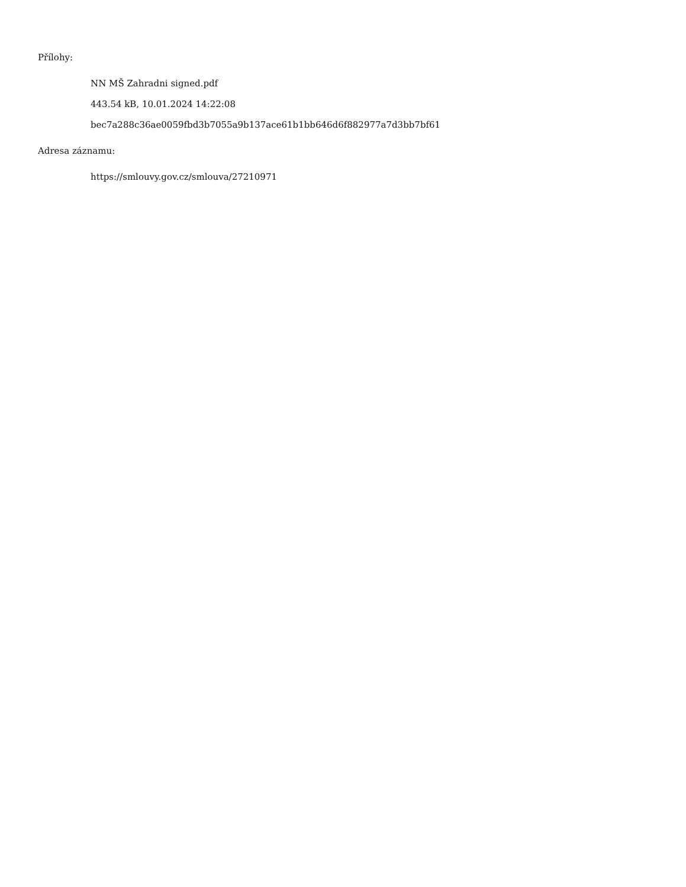Přílohy:
NN MŠ Zahradni signed.pdf
443.54 kB, 10.01.2024 14:22:08
bec7a288c36ae0059fbd3b7055a9b137ace61b1bb646d6f882977a7d3bb7bf61
Adresa záznamu:
https://smlouvy.gov.cz/smlouva/27210971